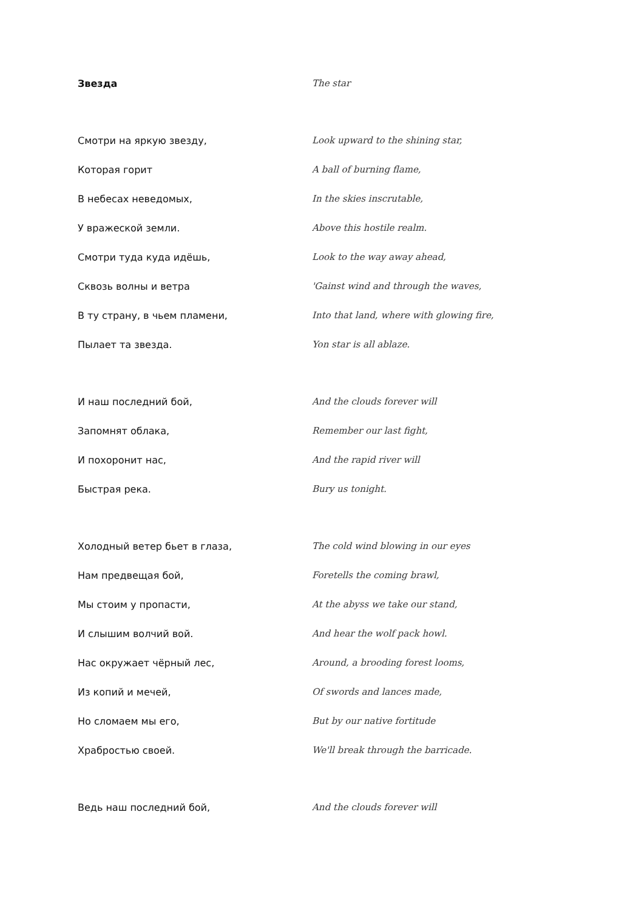Звезда The star
Смотри на яркую звезду, Look upward to the shining star,
Которая горит A ball of burning flame,
В небесах неведомых, In the skies inscrutable,
У вражеской земли. Above this hostile realm.
Смотри туда куда идёшь, Look to the way away ahead,
Сквозь волны и ветра 'Gainst wind and through the waves,
В ту страну, в чьем пламени, Into that land, where with glowing fire,
Пылает та звезда. Yon star is all ablaze.
И наш последний бой, And the clouds forever will
Запомнят облака, Remember our last fight,
И похоронит нас, And the rapid river will
Быстрая река. Bury us tonight.
Холодный ветер бьет в глаза, The cold wind blowing in our eyes
Нам предвещая бой, Foretells the coming brawl,
Мы стоим у пропасти, At the abyss we take our stand,
И слышим волчий вой. And hear the wolf pack howl.
Нас окружает чёрный лес, Around, a brooding forest looms,
Из копий и мечей, Of swords and lances made,
Но сломаем мы его, But by our native fortitude
Храбростью своей. We'll break through the barricade.
Ведь наш последний бой, And the clouds forever will